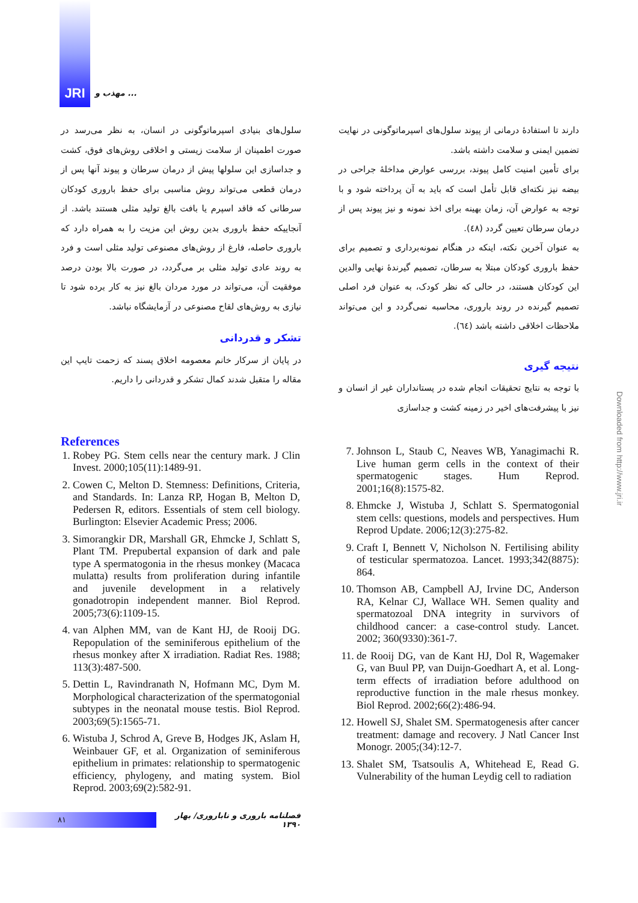JRI
مهذب و ...
دارند تا استفادهٔ درمانی از پیوند سلول‌های اسپرماتوگونی در نهایت تضمین ایمنی و سلامت داشته باشد.
برای تأمین امنیت کامل پیوند، بررسی عوارض مداخلهٔ جراحی در بیضه نیز نکته‌ای قابل تأمل است که باید به آن پرداخته شود و با توجه به عوارض آن، زمان بهینه برای اخذ نمونه و نیز پیوند پس از درمان سرطان تعیین گردد (٤٨).
به عنوان آخرین نکته، اینکه در هنگام نمونه‌برداری و تصمیم برای حفظ باروری کودکان مبتلا به سرطان، تصمیم گیرندهٔ نهایی والدین این کودکان هستند، در حالی که نظر کودک، به عنوان فرد اصلی تصمیم گیرنده در روند باروری، محاسبه نمی‌گردد و این می‌تواند ملاحظات اخلاقی داشته باشد (٦٤).
نتیجه گیری
با توجه به نتایج تحقیقات انجام شده در پستانداران غیر از انسان و نیز با پیشرفت‌های اخیر در زمینه کشت و جداسازی
سلول‌های بنیادی اسپرماتوگونی در انسان، به نظر می‌رسد در صورت اطمینان از سلامت زیستی و اخلاقی روش‌های فوق، کشت و جداسازی این سلولها پیش از درمان سرطان و پیوند آنها پس از درمان قطعی می‌تواند روش مناسبی برای حفظ باروری کودکان سرطانی که فاقد اسپرم یا بافت بالغ تولید مثلی هستند باشد. از آنجاییکه حفظ باروری بدین روش این مزیت را به همراه دارد که باروری حاصله، فارغ از روش‌های مصنوعی تولید مثلی است و فرد به روند عادی تولید مثلی بر می‌گردد، در صورت بالا بودن درصد موفقیت آن، می‌تواند در مورد مردان بالغ نیز به کار برده شود تا نیازی به روش‌های لقاح مصنوعی در آزمایشگاه نباشد.
تشکر و قدردانی
در پایان از سرکار خانم معصومه اخلاق پسند که زحمت تایپ این مقاله را متقبل شدند کمال تشکر و قدردانی را داریم.
References
1. Robey PG. Stem cells near the century mark. J Clin Invest. 2000;105(11):1489-91.
2. Cowen C, Melton D. Stemness: Definitions, Criteria, and Standards. In: Lanza RP, Hogan B, Melton D, Pedersen R, editors. Essentials of stem cell biology. Burlington: Elsevier Academic Press; 2006.
3. Simorangkir DR, Marshall GR, Ehmcke J, Schlatt S, Plant TM. Prepubertal expansion of dark and pale type A spermatogonia in the rhesus monkey (Macaca mulatta) results from proliferation during infantile and juvenile development in a relatively gonadotropin independent manner. Biol Reprod. 2005;73(6):1109-15.
4. van Alphen MM, van de Kant HJ, de Rooij DG. Repopulation of the seminiferous epithelium of the rhesus monkey after X irradiation. Radiat Res. 1988; 113(3):487-500.
5. Dettin L, Ravindranath N, Hofmann MC, Dym M. Morphological characterization of the spermatogonial subtypes in the neonatal mouse testis. Biol Reprod. 2003;69(5):1565-71.
6. Wistuba J, Schrod A, Greve B, Hodges JK, Aslam H, Weinbauer GF, et al. Organization of seminiferous epithelium in primates: relationship to spermatogenic efficiency, phylogeny, and mating system. Biol Reprod. 2003;69(2):582-91.
7. Johnson L, Staub C, Neaves WB, Yanagimachi R. Live human germ cells in the context of their spermatogenic stages. Hum Reprod. 2001;16(8):1575-82.
8. Ehmcke J, Wistuba J, Schlatt S. Spermatogonial stem cells: questions, models and perspectives. Hum Reprod Update. 2006;12(3):275-82.
9. Craft I, Bennett V, Nicholson N. Fertilising ability of testicular spermatozoa. Lancet. 1993;342(8875): 864.
10. Thomson AB, Campbell AJ, Irvine DC, Anderson RA, Kelnar CJ, Wallace WH. Semen quality and spermatozoal DNA integrity in survivors of childhood cancer: a case-control study. Lancet. 2002; 360(9330):361-7.
11. de Rooij DG, van de Kant HJ, Dol R, Wagemaker G, van Buul PP, van Duijn-Goedhart A, et al. Long-term effects of irradiation before adulthood on reproductive function in the male rhesus monkey. Biol Reprod. 2002;66(2):486-94.
12. Howell SJ, Shalet SM. Spermatogenesis after cancer treatment: damage and recovery. J Natl Cancer Inst Monogr. 2005;(34):12-7.
13. Shalet SM, Tsatsoulis A, Whitehead E, Read G. Vulnerability of the human Leydig cell to radiation
۸۱
فصلنامه باروری و ناباروری/ بهار ۱۳۹۰
Downloaded from http://www.jri.ir